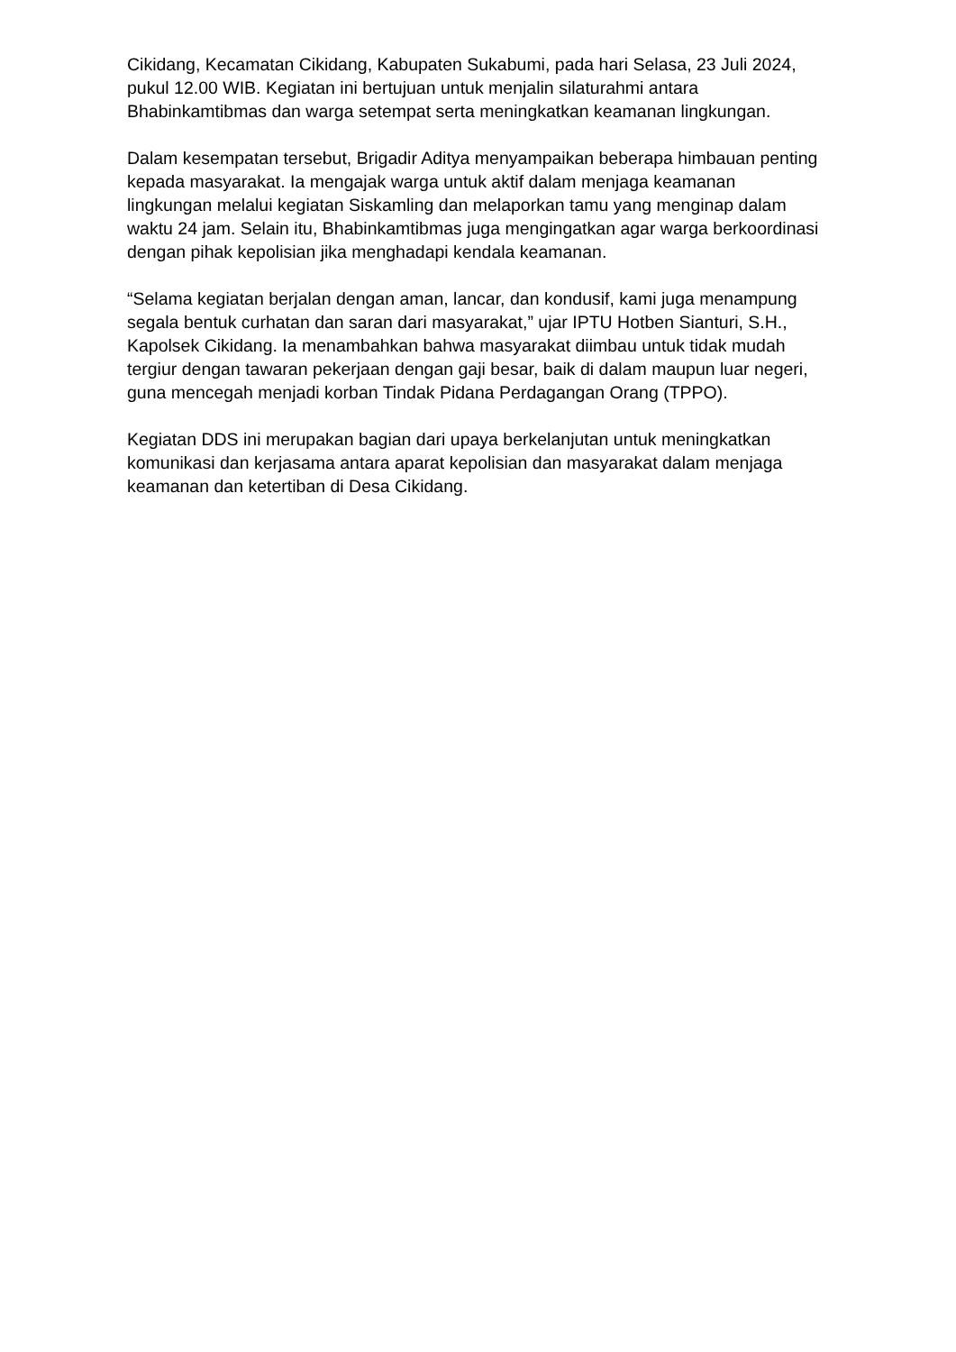Cikidang, Kecamatan Cikidang, Kabupaten Sukabumi, pada hari Selasa, 23 Juli 2024, pukul 12.00 WIB. Kegiatan ini bertujuan untuk menjalin silaturahmi antara Bhabinkamtibmas dan warga setempat serta meningkatkan keamanan lingkungan.
Dalam kesempatan tersebut, Brigadir Aditya menyampaikan beberapa himbauan penting kepada masyarakat. Ia mengajak warga untuk aktif dalam menjaga keamanan lingkungan melalui kegiatan Siskamling dan melaporkan tamu yang menginap dalam waktu 24 jam. Selain itu, Bhabinkamtibmas juga mengingatkan agar warga berkoordinasi dengan pihak kepolisian jika menghadapi kendala keamanan.
“Selama kegiatan berjalan dengan aman, lancar, dan kondusif, kami juga menampung segala bentuk curhatan dan saran dari masyarakat,” ujar IPTU Hotben Sianturi, S.H., Kapolsek Cikidang. Ia menambahkan bahwa masyarakat diimbau untuk tidak mudah tergiur dengan tawaran pekerjaan dengan gaji besar, baik di dalam maupun luar negeri, guna mencegah menjadi korban Tindak Pidana Perdagangan Orang (TPPO).
Kegiatan DDS ini merupakan bagian dari upaya berkelanjutan untuk meningkatkan komunikasi dan kerjasama antara aparat kepolisian dan masyarakat dalam menjaga keamanan dan ketertiban di Desa Cikidang.